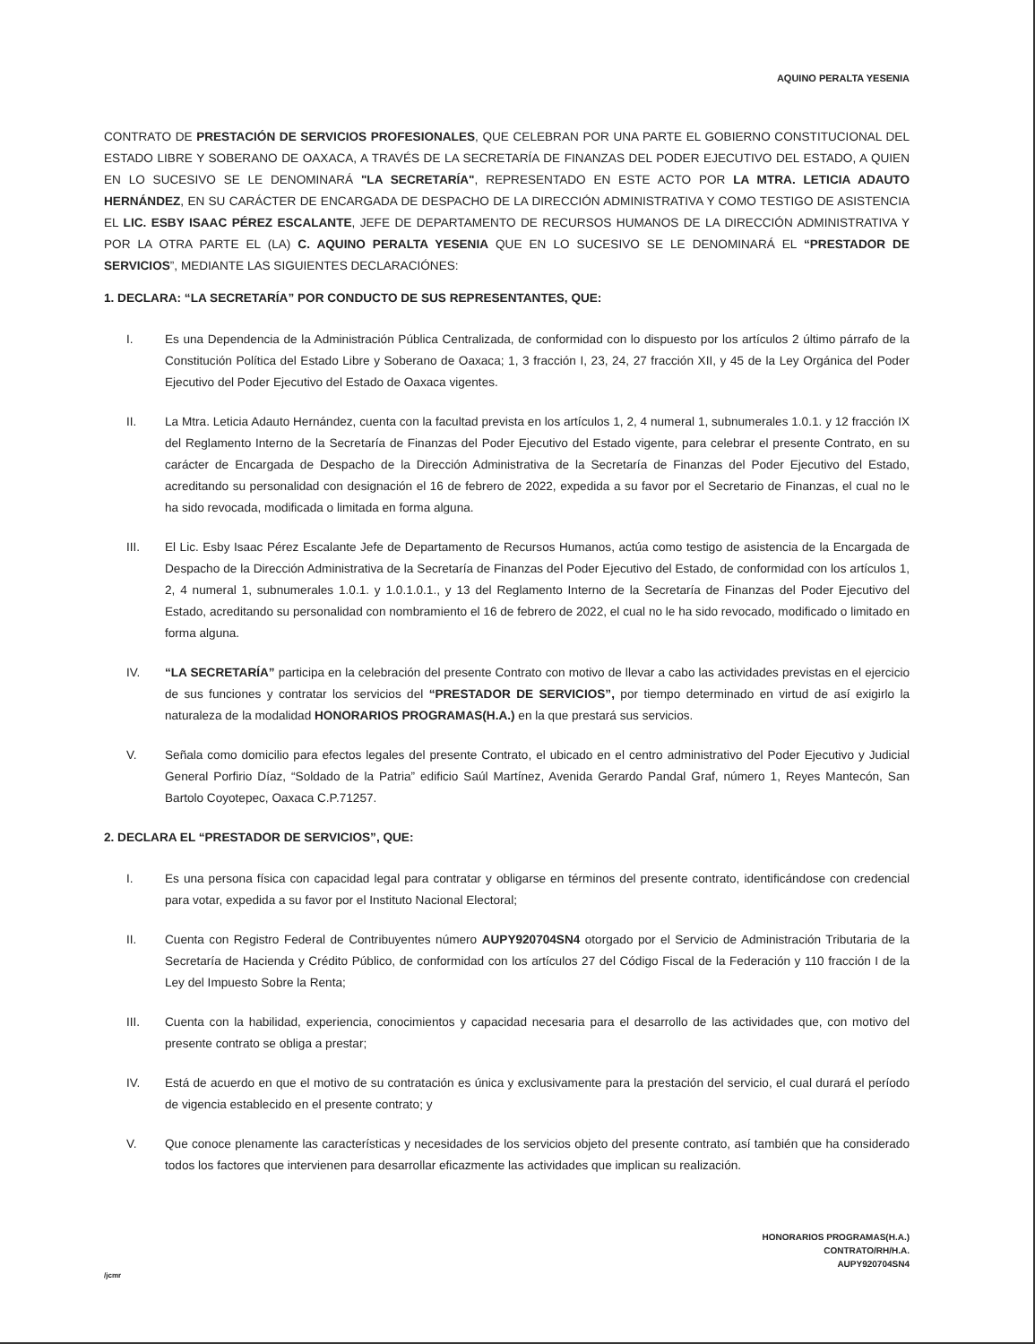AQUINO PERALTA YESENIA
CONTRATO DE PRESTACIÓN DE SERVICIOS PROFESIONALES, QUE CELEBRAN POR UNA PARTE EL GOBIERNO CONSTITUCIONAL DEL ESTADO LIBRE Y SOBERANO DE OAXACA, A TRAVÉS DE LA SECRETARÍA DE FINANZAS DEL PODER EJECUTIVO DEL ESTADO, A QUIEN EN LO SUCESIVO SE LE DENOMINARÁ "LA SECRETARÍA", REPRESENTADO EN ESTE ACTO POR LA MTRA. LETICIA ADAUTO HERNÁNDEZ, EN SU CARÁCTER DE ENCARGADA DE DESPACHO DE LA DIRECCIÓN ADMINISTRATIVA Y COMO TESTIGO DE ASISTENCIA EL LIC. ESBY ISAAC PÉREZ ESCALANTE, JEFE DE DEPARTAMENTO DE RECURSOS HUMANOS DE LA DIRECCIÓN ADMINISTRATIVA Y POR LA OTRA PARTE EL (LA) C. AQUINO PERALTA YESENIA QUE EN LO SUCESIVO SE LE DENOMINARÁ EL “PRESTADOR DE SERVICIOS”, MEDIANTE LAS SIGUIENTES DECLARACIÓNES:
1. DECLARA: “LA SECRETARÍA” POR CONDUCTO DE SUS REPRESENTANTES, QUE:
I. Es una Dependencia de la Administración Pública Centralizada, de conformidad con lo dispuesto por los artículos 2 último párrafo de la Constitución Política del Estado Libre y Soberano de Oaxaca; 1, 3 fracción I, 23, 24, 27 fracción XII, y 45 de la Ley Orgánica del Poder Ejecutivo del Poder Ejecutivo del Estado de Oaxaca vigentes.
II. La Mtra. Leticia Adauto Hernández, cuenta con la facultad prevista en los artículos 1, 2, 4 numeral 1, subnumerales 1.0.1. y 12 fracción IX del Reglamento Interno de la Secretaría de Finanzas del Poder Ejecutivo del Estado vigente, para celebrar el presente Contrato, en su carácter de Encargada de Despacho de la Dirección Administrativa de la Secretaría de Finanzas del Poder Ejecutivo del Estado, acreditando su personalidad con designación el 16 de febrero de 2022, expedida a su favor por el Secretario de Finanzas, el cual no le ha sido revocada, modificada o limitada en forma alguna.
III. El Lic. Esby Isaac Pérez Escalante Jefe de Departamento de Recursos Humanos, actúa como testigo de asistencia de la Encargada de Despacho de la Dirección Administrativa de la Secretaría de Finanzas del Poder Ejecutivo del Estado, de conformidad con los artículos 1, 2, 4 numeral 1, subnumerales 1.0.1. y 1.0.1.0.1., y 13 del Reglamento Interno de la Secretaría de Finanzas del Poder Ejecutivo del Estado, acreditando su personalidad con nombramiento el 16 de febrero de 2022, el cual no le ha sido revocado, modificado o limitado en forma alguna.
IV. “LA SECRETARÍA” participa en la celebración del presente Contrato con motivo de llevar a cabo las actividades previstas en el ejercicio de sus funciones y contratar los servicios del “PRESTADOR DE SERVICIOS”, por tiempo determinado en virtud de así exigirlo la naturaleza de la modalidad HONORARIOS PROGRAMAS(H.A.) en la que prestará sus servicios.
V. Señala como domicilio para efectos legales del presente Contrato, el ubicado en el centro administrativo del Poder Ejecutivo y Judicial General Porfirio Díaz, “Soldado de la Patria” edificio Saúl Martínez, Avenida Gerardo Pandal Graf, número 1, Reyes Mantecón, San Bartolo Coyotepec, Oaxaca C.P.71257.
2. DECLARA EL “PRESTADOR DE SERVICIOS”, QUE:
I. Es una persona física con capacidad legal para contratar y obligarse en términos del presente contrato, identificándose con credencial para votar, expedida a su favor por el Instituto Nacional Electoral;
II. Cuenta con Registro Federal de Contribuyentes número AUPY920704SN4 otorgado por el Servicio de Administración Tributaria de la Secretaría de Hacienda y Crédito Público, de conformidad con los artículos 27 del Código Fiscal de la Federación y 110 fracción I de la Ley del Impuesto Sobre la Renta;
III. Cuenta con la habilidad, experiencia, conocimientos y capacidad necesaria para el desarrollo de las actividades que, con motivo del presente contrato se obliga a prestar;
IV. Está de acuerdo en que el motivo de su contratación es única y exclusivamente para la prestación del servicio, el cual durará el período de vigencia establecido en el presente contrato; y
V. Que conoce plenamente las características y necesidades de los servicios objeto del presente contrato, así también que ha considerado todos los factores que intervienen para desarrollar eficazmente las actividades que implican su realización.
HONORARIOS PROGRAMAS(H.A.)
CONTRATO/RH/H.A.
AUPY920704SN4
/jcmr